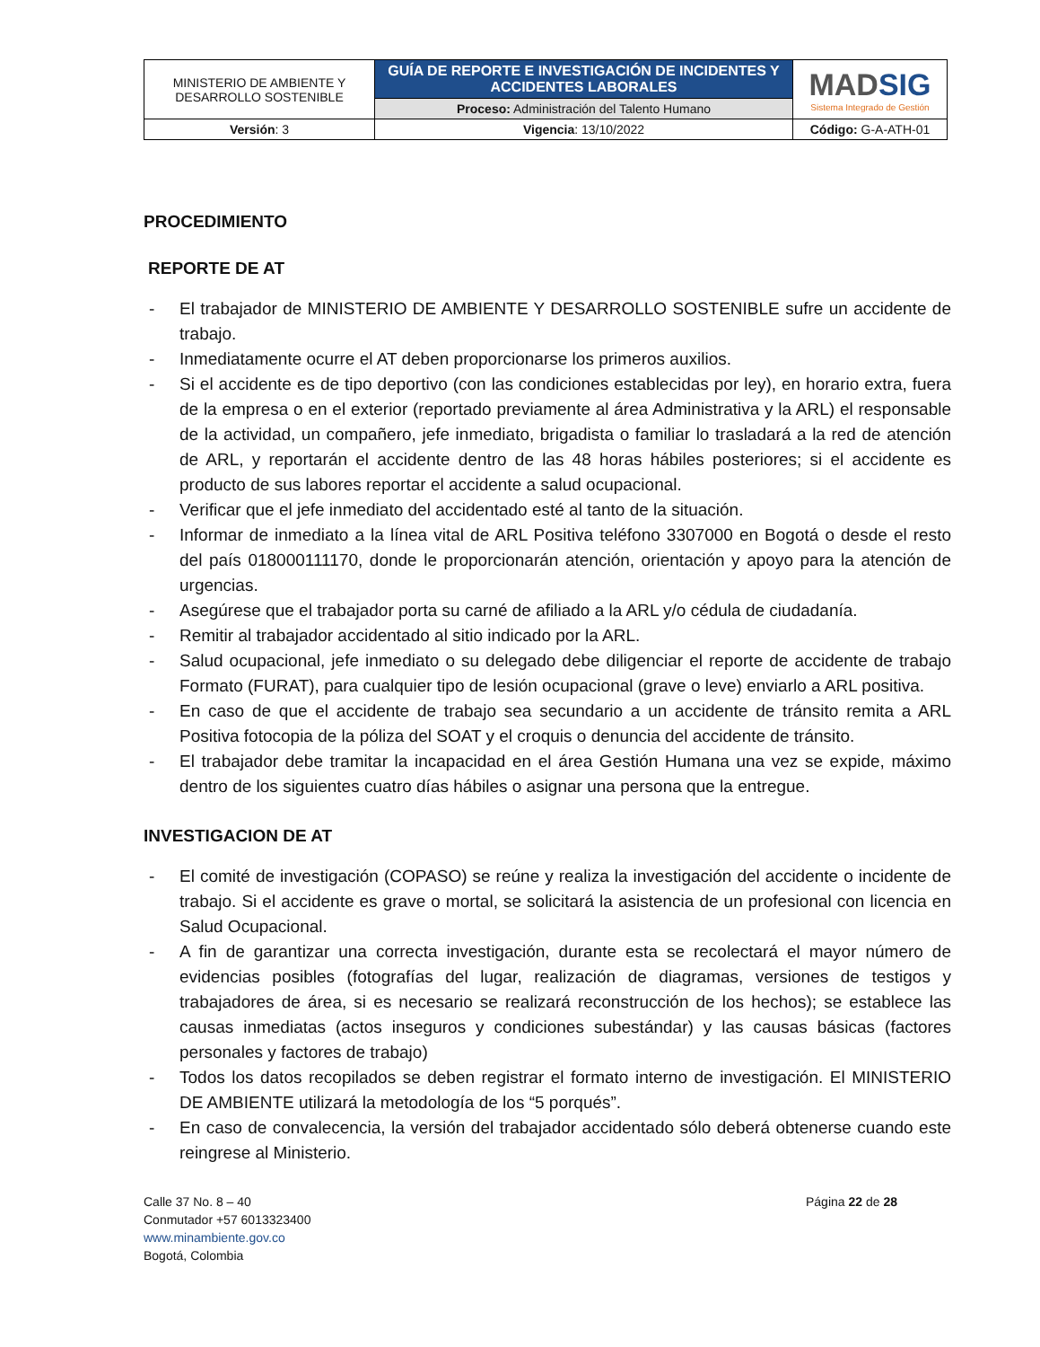| MINISTERIO DE AMBIENTE Y DESARROLLO SOSTENIBLE | GUÍA DE REPORTE E INVESTIGACIÓN DE INCIDENTES Y ACCIDENTES LABORALES | MAD SIG Sistema Integrado de Gestión |
| | Proceso: Administración del Talento Humano | |
| Versión : 3 | Vigencia : 13/10/2022 | Código: G-A-ATH-01 |
PROCEDIMIENTO
REPORTE DE AT
- El trabajador de MINISTERIO DE AMBIENTE Y DESARROLLO SOSTENIBLE sufre un accidente de trabajo.
- Inmediatamente ocurre el AT deben proporcionarse los primeros auxilios.
- Si el accidente es de tipo deportivo (con las condiciones establecidas por ley), en horario extra, fuera de la empresa o en el exterior (reportado previamente al área Administrativa y la ARL) el responsable de la actividad, un compañero, jefe inmediato, brigadista o familiar lo trasladará a la red de atención de ARL, y reportarán el accidente dentro de las 48 horas hábiles posteriores; si el accidente es producto de sus labores reportar el accidente a salud ocupacional.
- Verificar que el jefe inmediato del accidentado esté al tanto de la situación.
- Informar de inmediato a la línea vital de ARL Positiva teléfono 3307000 en Bogotá o desde el resto del país 018000111170, donde le proporcionarán atención, orientación y apoyo para la atención de urgencias.
- Asegúrese que el trabajador porta su carné de afiliado a la ARL y/o cédula de ciudadanía.
- Remitir al trabajador accidentado al sitio indicado por la ARL.
- Salud ocupacional, jefe inmediato o su delegado debe diligenciar el reporte de accidente de trabajo Formato (FURAT), para cualquier tipo de lesión ocupacional (grave o leve) enviarlo a ARL positiva.
- En caso de que el accidente de trabajo sea secundario a un accidente de tránsito remita a ARL Positiva fotocopia de la póliza del SOAT y el croquis o denuncia del accidente de tránsito.
- El trabajador debe tramitar la incapacidad en el área Gestión Humana una vez se expide, máximo dentro de los siguientes cuatro días hábiles o asignar una persona que la entregue.
INVESTIGACION DE AT
- El comité de investigación (COPASO) se reúne y realiza la investigación del accidente o incidente de trabajo. Si el accidente es grave o mortal, se solicitará la asistencia de un profesional con licencia en Salud Ocupacional.
- A fin de garantizar una correcta investigación, durante esta se recolectará el mayor número de evidencias posibles (fotografías del lugar, realización de diagramas, versiones de testigos y trabajadores de área, si es necesario se realizará reconstrucción de los hechos); se establece las causas inmediatas (actos inseguros y condiciones subestándar) y las causas básicas (factores personales y factores de trabajo)
- Todos los datos recopilados se deben registrar el formato interno de investigación. El MINISTERIO DE AMBIENTE utilizará la metodología de los “5 porqués”.
- En caso de convalecencia, la versión del trabajador accidentado sólo deberá obtenerse cuando este reingrese al Ministerio.
Calle 37 No. 8 – 40
Conmutador +57 6013323400
www.minambiente.gov.co
Bogotá, Colombia
Página 22 de 28